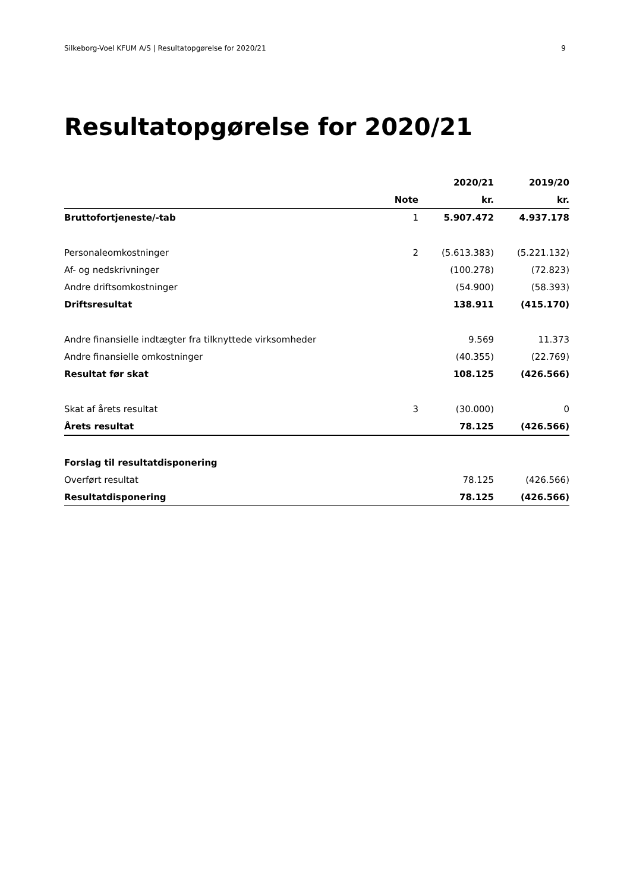Silkeborg-Voel KFUM A/S | Resultatopgørelse for 2020/21 9
Resultatopgørelse for 2020/21
| | | 2020/21 | 2019/20 |
| --- | --- | --- | --- |
| | Note | kr. | kr. |
| Bruttofortjeneste/-tab | 1 | 5.907.472 | 4.937.178 |
| Personaleomkostninger | 2 | (5.613.383) | (5.221.132) |
| Af- og nedskrivninger | | (100.278) | (72.823) |
| Andre driftsomkostninger | | (54.900) | (58.393) |
| Driftsresultat | | 138.911 | (415.170) |
| Andre finansielle indtægter fra tilknyttede virksomheder | | 9.569 | 11.373 |
| Andre finansielle omkostninger | | (40.355) | (22.769) |
| Resultat før skat | | 108.125 | (426.566) |
| Skat af årets resultat | 3 | (30.000) | 0 |
| Årets resultat | | 78.125 | (426.566) |
| Forslag til resultatdisponering | | | |
| Overført resultat | | 78.125 | (426.566) |
| Resultatdisponering | | 78.125 | (426.566) |